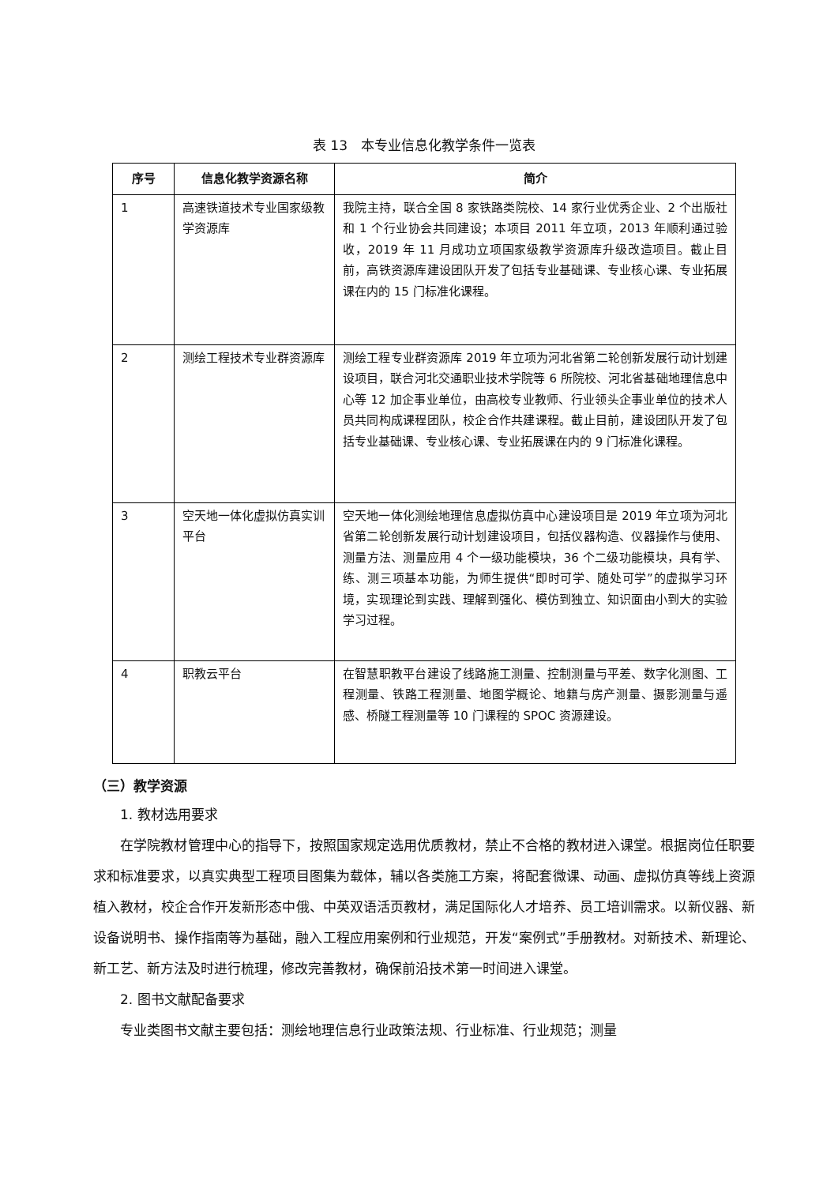表 13　本专业信息化教学条件一览表
| 序号 | 信息化教学资源名称 | 简介 |
| --- | --- | --- |
| 1 | 高速铁道技术专业国家级教学资源库 | 我院主持，联合全国 8 家铁路类院校、14 家行业优秀企业、2 个出版社和 1 个行业协会共同建设；本项目 2011 年立项，2013 年顺利通过验收，2019 年 11 月成功立项国家级教学资源库升级改造项目。截止目前，高铁资源库建设团队开发了包括专业基础课、专业核心课、专业拓展课在内的 15 门标准化课程。 |
| 2 | 测绘工程技术专业群资源库 | 测绘工程专业群资源库 2019 年立项为河北省第二轮创新发展行动计划建设项目，联合河北交通职业技术学院等 6 所院校、河北省基础地理信息中心等 12 加企事业单位，由高校专业教师、行业领头企事业单位的技术人员共同构成课程团队，校企合作共建课程。截止目前，建设团队开发了包括专业基础课、专业核心课、专业拓展课在内的 9 门标准化课程。 |
| 3 | 空天地一体化虚拟仿真实训平台 | 空天地一体化测绘地理信息虚拟仿真中心建设项目是 2019 年立项为河北省第二轮创新发展行动计划建设项目，包括仪器构造、仪器操作与使用、测量方法、测量应用 4 个一级功能模块，36 个二级功能模块，具有学、练、测三项基本功能，为师生提供“即时可学、随处可学”的虚拟学习环境，实现理论到实践、理解到强化、模仿到独立、知识面由小到大的实验学习过程。 |
| 4 | 职教云平台 | 在智慧职教平台建设了线路施工测量、控制测量与平差、数字化测图、工程测量、铁路工程测量、地图学概论、地籍与房产测量、摄影测量与遥感、桥隧工程测量等 10 门课程的 SPOC 资源建设。 |
（三）教学资源
1. 教材选用要求
在学院教材管理中心的指导下，按照国家规定选用优质教材，禁止不合格的教材进入课堂。根据岗位任职要求和标准要求，以真实典型工程项目图集为载体，辅以各类施工方案，将配套微课、动画、虚拟仿真等线上资源植入教材，校企合作开发新形态中俄、中英双语活页教材，满足国际化人才培养、员工培训需求。以新仪器、新设备说明书、操作指南等为基础，融入工程应用案例和行业规范，开发“案例式”手册教材。对新技术、新理论、新工艺、新方法及时进行梳理，修改完善教材，确保前沿技术第一时间进入课堂。
2. 图书文献配备要求
专业类图书文献主要包括：测绘地理信息行业政策法规、行业标准、行业规范；测量